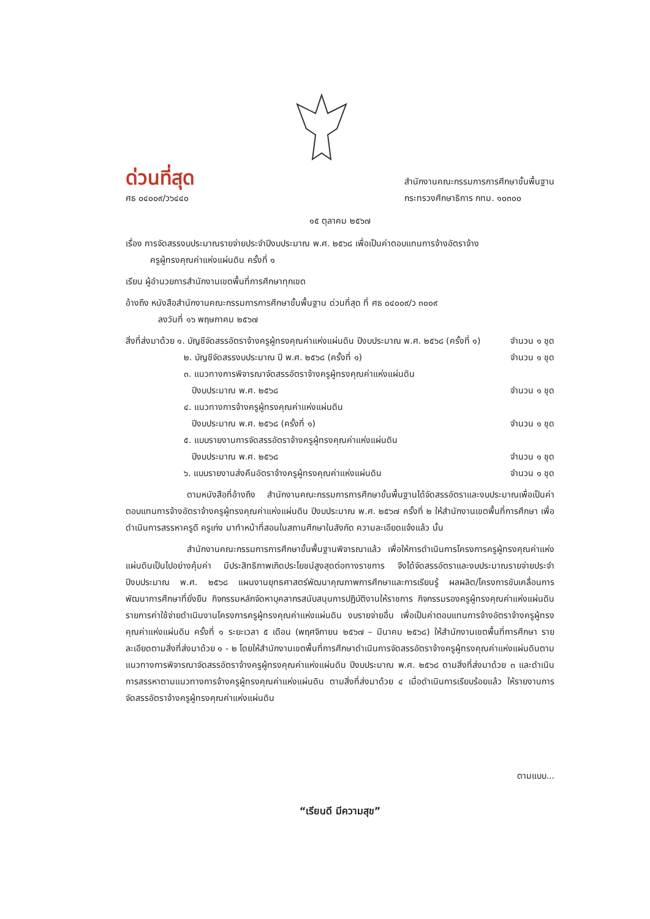ด่วนที่สุด
ศธ ๐๔๐๐๙/ว๖๔๔๐
สำนักงานคณะกรรมการการศึกษาขั้นพื้นฐาน
กระทรวงศึกษาธิการ กทม. ๑๐๓๐๐
๑๕ ตุลาคม ๒๕๖๗
เรื่อง การจัดสรรงบประมาณรายจ่ายประจำปีงบประมาณ พ.ศ. ๒๕๖๘ เพื่อเป็นค่าตอบแทนการจ้างอัตราจ้าง
ครูผู้ทรงคุณค่าแห่งแผ่นดิน ครั้งที่ ๑
เรียน ผู้อำนวยการสำนักงานเขตพื้นที่การศึกษาทุกเขต
อ้างถึง หนังสือสำนักงานคณะกรรมการการศึกษาขั้นพื้นฐาน ด่วนที่สุด ที่ ศธ ๐๔๐๐๙/ว ๓๐๐๙
ลงวันที่ ๑๖ พฤษภาคม ๒๕๖๗
สิ่งที่ส่งมาด้วย ๑. บัญชีจัดสรรอัตราจ้างครูผู้ทรงคุณค่าแห่งแผ่นดิน ปีงบประมาณ พ.ศ. ๒๕๖๘ (ครั้งที่ ๑) จำนวน ๑ ชุด
๒. บัญชีจัดสรรงบประมาณ ปี พ.ศ. ๒๕๖๘ (ครั้งที่ ๑) จำนวน ๑ ชุด
๓. แนวทางการพิจารณาจัดสรรอัตราจ้างครูผู้ทรงคุณค่าแห่งแผ่นดิน
ปีงบประมาณ พ.ศ. ๒๕๖๘ จำนวน ๑ ชุด
๔. แนวทางการจ้างครูผู้ทรงคุณค่าแห่งแผ่นดิน
ปีงบประมาณ พ.ศ. ๒๕๖๘ (ครั้งที่ ๑) จำนวน ๑ ชุด
๕. แบบรายงานการจัดสรรอัตราจ้างครูผู้ทรงคุณค่าแห่งแผ่นดิน
ปีงบประมาณ พ.ศ. ๒๕๖๘ จำนวน ๑ ชุด
๖. แบบรายงานส่งคืนอัตราจ้างครูผู้ทรงคุณค่าแห่งแผ่นดิน จำนวน ๑ ชุด
ตามหนังสือที่อ้างถึง สำนักงานคณะกรรมการการศึกษาขั้นพื้นฐานได้จัดสรรอัตราและงบประมาณเพื่อเป็นค่าตอบแทนการจ้างอัตราจ้างครูผู้ทรงคุณค่าแห่งแผ่นดิน ปีงบประมาณ พ.ศ. ๒๕๖๗ ครั้งที่ ๒ ให้สำนักงานเขตพื้นที่การศึกษา เพื่อดำเนินการสรรหาครูดี ครูเก่ง มาทำหน้าที่สอนในสถานศึกษาในสังกัด ความละเอียดแจ้งแล้ว นั้น
สำนักงานคณะกรรมการการศึกษาขั้นพื้นฐานพิจารณาแล้ว เพื่อให้การดำเนินการโครงการครูผู้ทรงคุณค่าแห่งแผ่นดินเป็นไปอย่างคุ้มค่า มีประสิทธิภาพเกิดประโยชน์สูงสุดต่อทางราชการ จึงได้จัดสรรอัตราและงบประมาณรายจ่ายประจำปีงบประมาณ พ.ศ. ๒๕๖๘ แผนงานยุทธศาสตร์พัฒนาคุณภาพการศึกษาและการเรียนรู้ ผลผลิต/โครงการขับเคลื่อนการพัฒนาการศึกษาที่ยั่งยืน กิจกรรมหลักจัดหาบุคลากรสนับสนุนการปฏิบัติงานให้ราชการ กิจกรรมรองครูผู้ทรงคุณค่าแห่งแผ่นดิน รายการค่าใช้จ่ายดำเนินงานโครงการครูผู้ทรงคุณค่าแห่งแผ่นดิน งบรายจ่ายอื่น เพื่อเป็นค่าตอบแทนการจ้างอัตราจ้างครูผู้ทรงคุณค่าแห่งแผ่นดิน ครั้งที่ ๑ ระยะเวลา ๕ เดือน (พฤศจิกายน ๒๕๖๗ – มีนาคม ๒๕๖๘) ให้สำนักงานเขตพื้นที่การศึกษา รายละเอียดตามสิ่งที่ส่งมาด้วย ๑ - ๒ โดยให้สำนักงานเขตพื้นที่การศึกษาดำเนินการจัดสรรอัตราจ้างครูผู้ทรงคุณค่าแห่งแผ่นดินตามแนวทางการพิจารณาจัดสรรอัตราจ้างครูผู้ทรงคุณค่าแห่งแผ่นดิน ปีงบประมาณ พ.ศ. ๒๕๖๘ ตามสิ่งที่ส่งมาด้วย ๓ และดำเนินการสรรหาตามแนวทางการจ้างครูผู้ทรงคุณค่าแห่งแผ่นดิน ตามสิ่งที่ส่งมาด้วย ๔ เมื่อดำเนินการเรียบร้อยแล้ว ให้รายงานการจัดสรรอัตราจ้างครูผู้ทรงคุณค่าแห่งแผ่นดิน
ตามแบบ...
“เรียนดี มีความสุข”